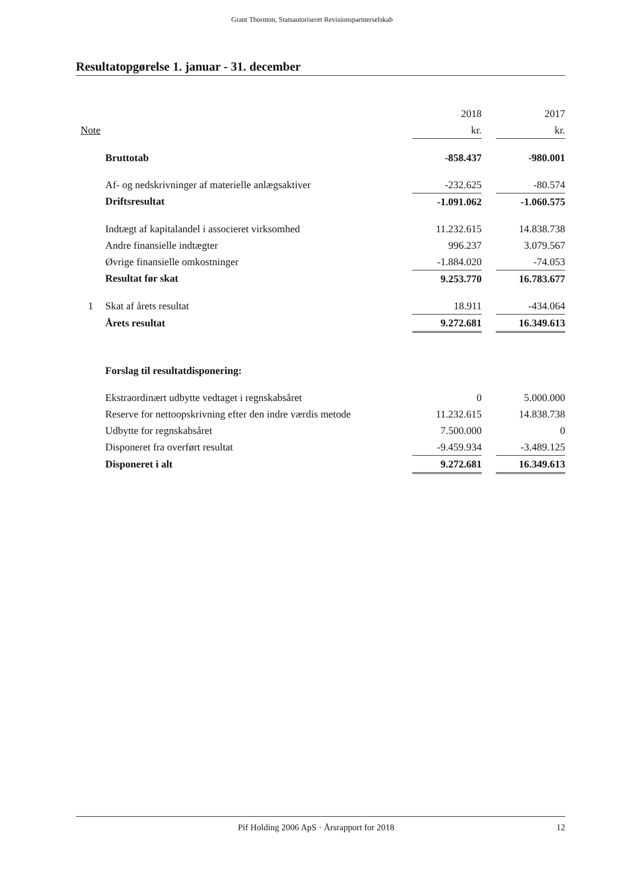Grant Thornton, Statsautoriseret Revisionspartnerselskab
Resultatopgørelse 1. januar - 31. december
| | | 2018 | | 2017 |
| --- | --- | --- | --- | --- |
| Note | | kr. | | kr. |
| | Bruttotab | -858.437 | | -980.001 |
| | Af- og nedskrivninger af materielle anlægsaktiver | -232.625 | | -80.574 |
| | Driftsresultat | -1.091.062 | | -1.060.575 |
| | Indtægt af kapitalandel i associeret virksomhed | 11.232.615 | | 14.838.738 |
| | Andre finansielle indtægter | 996.237 | | 3.079.567 |
| | Øvrige finansielle omkostninger | -1.884.020 | | -74.053 |
| | Resultat før skat | 9.253.770 | | 16.783.677 |
| 1 | Skat af årets resultat | 18.911 | | -434.064 |
| | Årets resultat | 9.272.681 | | 16.349.613 |
| | Forslag til resultatdisponering: | | | |
| | Ekstraordinært udbytte vedtaget i regnskabsåret | 0 | | 5.000.000 |
| | Reserve for nettoopskrivning efter den indre værdis metode | 11.232.615 | | 14.838.738 |
| | Udbytte for regnskabsåret | 7.500.000 | | 0 |
| | Disponeret fra overført resultat | -9.459.934 | | -3.489.125 |
| | Disponeret i alt | 9.272.681 | | 16.349.613 |
Pif Holding 2006 ApS · Årsrapport for 2018 12